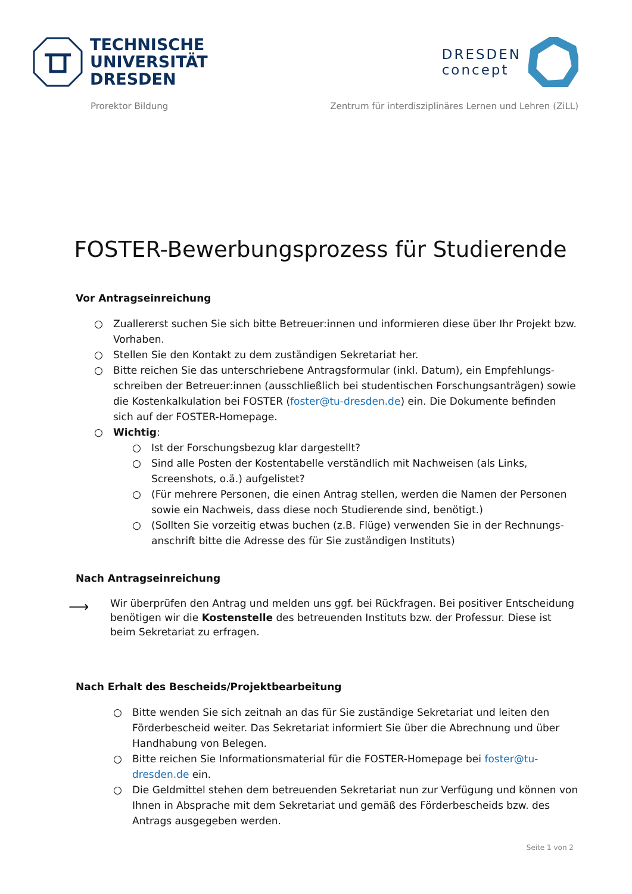TECHNISCHE
UNIVERSITÄT
DRESDEN
DRESDEN
concept
Prorektor Bildung Zentrum für interdisziplinäres Lernen und Lehren (ZiLL)
FOSTER-Bewerbungsprozess für Studierende
Vor Antragseinreichung
○ Zuallererst suchen Sie sich bitte Betreuer:innen und informieren diese über Ihr Projekt bzw. Vorhaben.
○ Stellen Sie den Kontakt zu dem zuständigen Sekretariat her.
○ Bitte reichen Sie das unterschriebene Antragsformular (inkl. Datum), ein Empfehlungs­schreiben der Betreuer:innen (ausschließlich bei studentischen Forschungsanträgen) sowie die Kostenkalkulation bei FOSTER (foster@tu-dresden.de) ein. Die Dokumente befinden sich auf der FOSTER-Homepage.
○ Wichtig:
○ Ist der Forschungsbezug klar dargestellt?
○ Sind alle Posten der Kostentabelle verständlich mit Nachweisen (als Links, Screenshots, o.ä.) aufgelistet?
○ (Für mehrere Personen, die einen Antrag stellen, werden die Namen der Personen sowie ein Nachweis, dass diese noch Studierende sind, benötigt.)
○ (Sollten Sie vorzeitig etwas buchen (z.B. Flüge) verwenden Sie in der Rechnungs­anschrift bitte die Adresse des für Sie zuständigen Instituts)
Nach Antragseinreichung
⟶ Wir überprüfen den Antrag und melden uns ggf. bei Rückfragen. Bei positiver Entscheidung benötigen wir die Kostenstelle des betreuenden Instituts bzw. der Professur. Diese ist beim Sekretariat zu erfragen.
Nach Erhalt des Bescheids/Projektbearbeitung
○ Bitte wenden Sie sich zeitnah an das für Sie zuständige Sekretariat und leiten den Förderbescheid weiter. Das Sekretariat informiert Sie über die Abrechnung und über Handhabung von Belegen.
○ Bitte reichen Sie Informationsmaterial für die FOSTER-Homepage bei foster@tu-dresden.de ein.
○ Die Geldmittel stehen dem betreuenden Sekretariat nun zur Verfügung und können von Ihnen in Absprache mit dem Sekretariat und gemäß des Förderbescheids bzw. des Antrags ausgegeben werden.
Seite 1 von 2